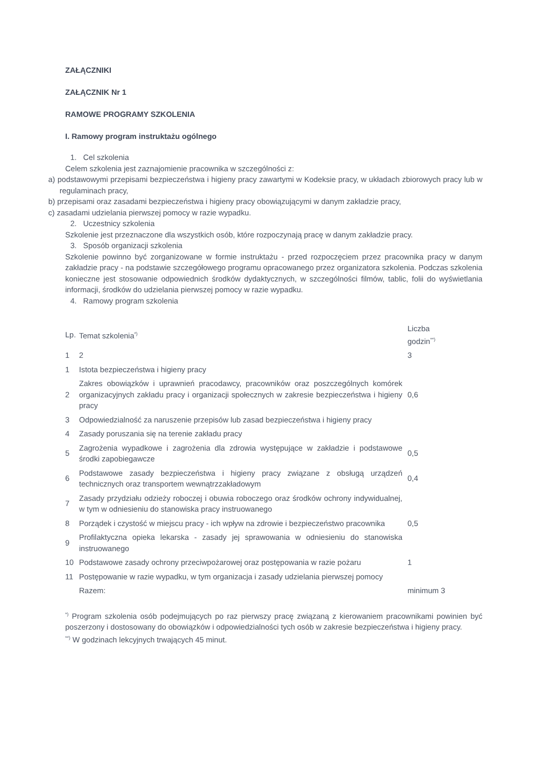ZAŁĄCZNIKI
ZAŁĄCZNIK Nr 1
RAMOWE PROGRAMY SZKOLENIA
I. Ramowy program instruktażu ogólnego
1. Cel szkolenia
Celem szkolenia jest zaznajomienie pracownika w szczególności z:
a) podstawowymi przepisami bezpieczeństwa i higieny pracy zawartymi w Kodeksie pracy, w układach zbiorowych pracy lub w regulaminach pracy,
b) przepisami oraz zasadami bezpieczeństwa i higieny pracy obowiązującymi w danym zakładzie pracy,
c) zasadami udzielania pierwszej pomocy w razie wypadku.
2. Uczestnicy szkolenia
Szkolenie jest przeznaczone dla wszystkich osób, które rozpoczynają pracę w danym zakładzie pracy.
3. Sposób organizacji szkolenia
Szkolenie powinno być zorganizowane w formie instruktażu - przed rozpoczęciem przez pracownika pracy w danym zakładzie pracy - na podstawie szczegółowego programu opracowanego przez organizatora szkolenia. Podczas szkolenia konieczne jest stosowanie odpowiednich środków dydaktycznych, w szczególności filmów, tablic, folii do wyświetlania informacji, środków do udzielania pierwszej pomocy w razie wypadku.
4. Ramowy program szkolenia
| Lp. | Temat szkolenia<sup>*)</sup> | Liczba godzin<sup>**)</sup> |
| 1 | 2 | 3 |
| 1 | Istota bezpieczeństwa i higieny pracy | |
| 2 | Zakres obowiązków i uprawnień pracodawcy, pracowników oraz poszczególnych komórek organizacyjnych zakładu pracy i organizacji społecznych w zakresie bezpieczeństwa i higieny pracy | 0,6 |
| 3 | Odpowiedzialność za naruszenie przepisów lub zasad bezpieczeństwa i higieny pracy | |
| 4 | Zasady poruszania się na terenie zakładu pracy | |
| 5 | Zagrożenia wypadkowe i zagrożenia dla zdrowia występujące w zakładzie i podstawowe środki zapobiegawcze | 0,5 |
| 6 | Podstawowe zasady bezpieczeństwa i higieny pracy związane z obsługą urządzeń technicznych oraz transportem wewnątrzzakładowym | 0,4 |
| 7 | Zasady przydziału odzieży roboczej i obuwia roboczego oraz środków ochrony indywidualnej, w tym w odniesieniu do stanowiska pracy instruowanego | |
| 8 | Porządek i czystość w miejscu pracy - ich wpływ na zdrowie i bezpieczeństwo pracownika | 0,5 |
| 9 | Profilaktyczna opieka lekarska - zasady jej sprawowania w odniesieniu do stanowiska instruowanego | |
| 10 | Podstawowe zasady ochrony przeciwpożarowej oraz postępowania w razie pożaru | 1 |
| 11 | Postępowanie w razie wypadku, w tym organizacja i zasady udzielania pierwszej pomocy | |
| | Razem: | minimum 3 |
<sup>*)</sup> Program szkolenia osób podejmujących po raz pierwszy pracę związaną z kierowaniem pracownikami powinien być poszerzony i dostosowany do obowiązków i odpowiedzialności tych osób w zakresie bezpieczeństwa i higieny pracy.
<sup>**)</sup> W godzinach lekcyjnych trwających 45 minut.